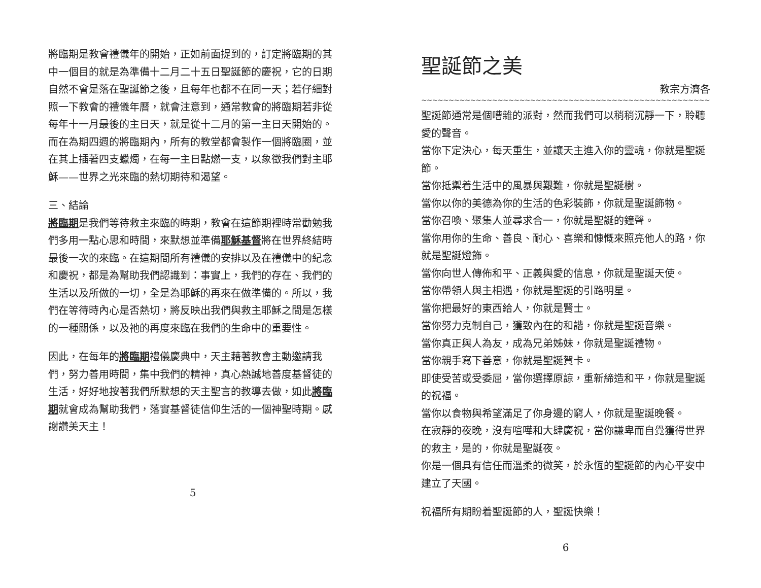將臨期是教會禮儀年的開始，正如前面提到的，訂定將臨期的其中一個目的就是為準備十二月二十五日聖誕節的慶祝，它的日期自然不會是落在聖誕節之後，且每年也都不在同一天；若仔細對照一下教會的禮儀年曆，就會注意到，通常教會的將臨期若非從每年十一月最後的主日天，就是從十二月的第一主日天開始的。而在為期四週的將臨期內，所有的教堂都會製作一個將臨圈，並在其上插著四支蠟燭，在每一主日點燃一支，以象徵我們對主耶穌——世界之光來臨的熱切期待和渴望。
三、結論
將臨期是我們等待救主來臨的時期，教會在這節期裡時常勸勉我們多用一點心思和時間，來默想並準備耶穌基督將在世界終結時最後一次的來臨。在這期間所有禮儀的安排以及在禮儀中的紀念和慶祝，都是為幫助我們認識到：事實上，我們的存在、我們的生活以及所做的一切，全是為耶穌的再來在做準備的。所以，我們在等待時內心是否熱切，將反映出我們與救主耶穌之間是怎樣的一種關係，以及祂的再度來臨在我們的生命中的重要性。
因此，在每年的將臨期禮儀慶典中，天主藉著教會主動邀請我們，努力善用時間，集中我們的精神，真心熱誠地善度基督徒的生活，好好地按著我們所默想的天主聖言的教導去做，如此將臨期就會成為幫助我們，落實基督徒信仰生活的一個神聖時期。感謝讚美天主！
5
聖誕節之美
教宗方濟各
~~~~~~~~~~~~~~~~~~~~~~~~~~~~~~~~~~~~~~~~~~~~~~~~~~~~~~~~~~~~~~~~~~~~~~~~
聖誕節通常是個嘈雜的派對，然而我們可以稍稍沉靜一下，聆聽愛的聲音。
當你下定決心，每天重生，並讓天主進入你的靈魂，你就是聖誕節。
當你抵禦着生活中的風暴與艱難，你就是聖誕樹。
當你以你的美德為你的生活的色彩裝飾，你就是聖誕飾物。
當你召喚、聚集人並尋求合一，你就是聖誕的鐘聲。
當你用你的生命、善良、耐心、喜樂和慷慨來照亮他人的路，你就是聖誕燈飾。
當你向世人傳佈和平、正義與愛的信息，你就是聖誕天使。
當你帶領人與主相遇，你就是聖誕的引路明星。
當你把最好的東西給人，你就是賢士。
當你努力克制自己，獲致內在的和諧，你就是聖誕音樂。
當你真正與人為友，成為兄弟姊妹，你就是聖誕禮物。
當你親手寫下善意，你就是聖誕賀卡。
即使受苦或受委屈，當你選擇原諒，重新締造和平，你就是聖誕的祝福。
當你以食物與希望滿足了你身邊的窮人，你就是聖誕晚餐。
在寂靜的夜晚，沒有喧嘩和大肆慶祝，當你謙卑而自覺獲得世界的救主，是的，你就是聖誕夜。
你是一個具有信任而溫柔的微笑，於永恆的聖誕節的內心平安中建立了天國。
祝福所有期盼着聖誕節的人，聖誕快樂！
6